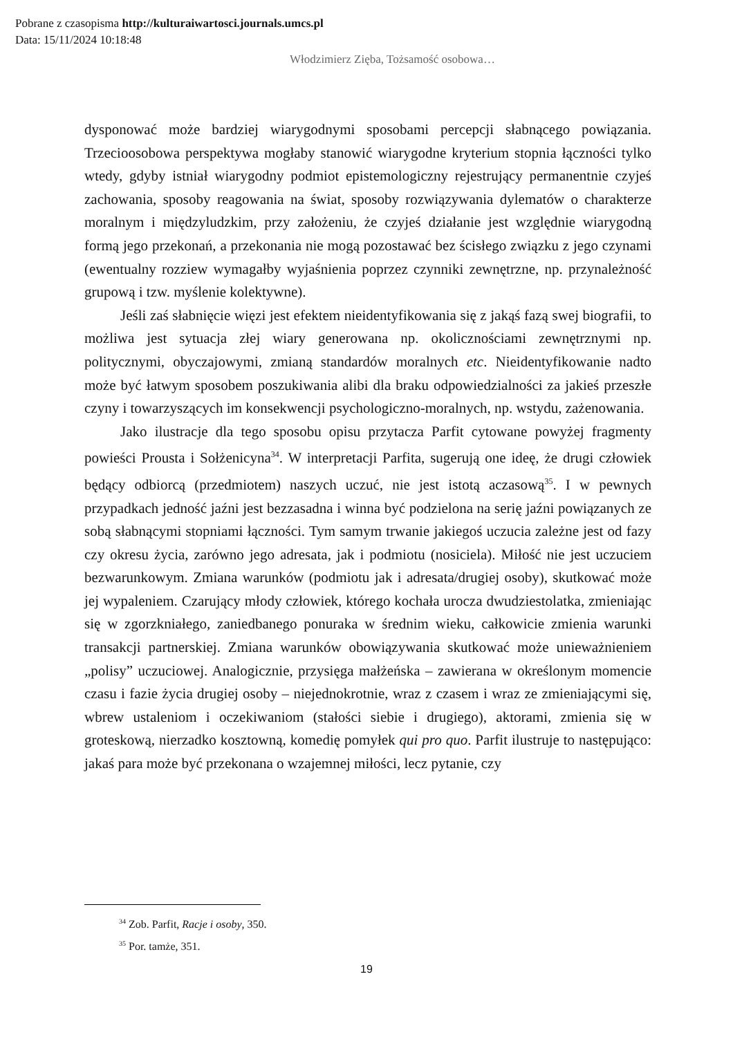Pobrane z czasopisma http://kulturaiwartosci.journals.umcs.pl
Data: 15/11/2024 10:18:48
Włodzimierz Zięba, Tożsamość osobowa…
dysponować może bardziej wiarygodnymi sposobami percepcji słabnącego powiązania. Trzecioosobowa perspektywa mogłaby stanowić wiarygodne kryterium stopnia łączności tylko wtedy, gdyby istniał wiarygodny podmiot epistemologiczny rejestrujący permanentnie czyjeś zachowania, sposoby reagowania na świat, sposoby rozwiązywania dylematów o charakterze moralnym i międzyludzkim, przy założeniu, że czyjeś działanie jest względnie wiarygodną formą jego przekonań, a przekonania nie mogą pozostawać bez ścisłego związku z jego czynami (ewentualny rozziew wymagałby wyjaśnienia poprzez czynniki zewnętrzne, np. przynależność grupową i tzw. myślenie kolektywne).
Jeśli zaś słabnięcie więzi jest efektem nieidentyfikowania się z jakąś fazą swej biografii, to możliwa jest sytuacja złej wiary generowana np. okolicznościami zewnętrznymi np. politycznymi, obyczajowymi, zmianą standardów moralnych etc. Nieidentyfikowanie nadto może być łatwym sposobem poszukiwania alibi dla braku odpowiedzialności za jakieś przeszłe czyny i towarzyszących im konsekwencji psychologiczno-moralnych, np. wstydu, zażenowania.
Jako ilustracje dla tego sposobu opisu przytacza Parfit cytowane powyżej fragmenty powieści Prousta i Sołżenicyna<sup>34</sup>. W interpretacji Parfita, sugerują one ideę, że drugi człowiek będący odbiorcą (przedmiotem) naszych uczuć, nie jest istotą aczasową<sup>35</sup>. I w pewnych przypadkach jedność jaźni jest bezzasadna i winna być podzielona na serię jaźni powiązanych ze sobą słabnącymi stopniami łączności. Tym samym trwanie jakiegoś uczucia zależne jest od fazy czy okresu życia, zarówno jego adresata, jak i podmiotu (nosiciela). Miłość nie jest uczuciem bezwarunkowym. Zmiana warunków (podmiotu jak i adresata/drugiej osoby), skutkować może jej wypaleniem. Czarujący młody człowiek, którego kochała urocza dwudziestolatka, zmieniając się w zgorzkniałego, zaniedbanego ponuraka w średnim wieku, całkowicie zmienia warunki transakcji partnerskiej. Zmiana warunków obowiązywania skutkować może unieważnieniem „polisy” uczuciowej. Analogicznie, przysięga małżeńska – zawierana w określonym momencie czasu i fazie życia drugiej osoby – niejednokrotnie, wraz z czasem i wraz ze zmieniającymi się, wbrew ustaleniom i oczekiwaniom (stałości siebie i drugiego), aktorami, zmienia się w groteskową, nierzadko kosztowną, komedię pomyłek qui pro quo. Parfit ilustruje to następująco: jakaś para może być przekonana o wzajemnej miłości, lecz pytanie, czy
<sup>34</sup> Zob. Parfit, Racje i osoby, 350.
<sup>35</sup> Por. tamże, 351.
19